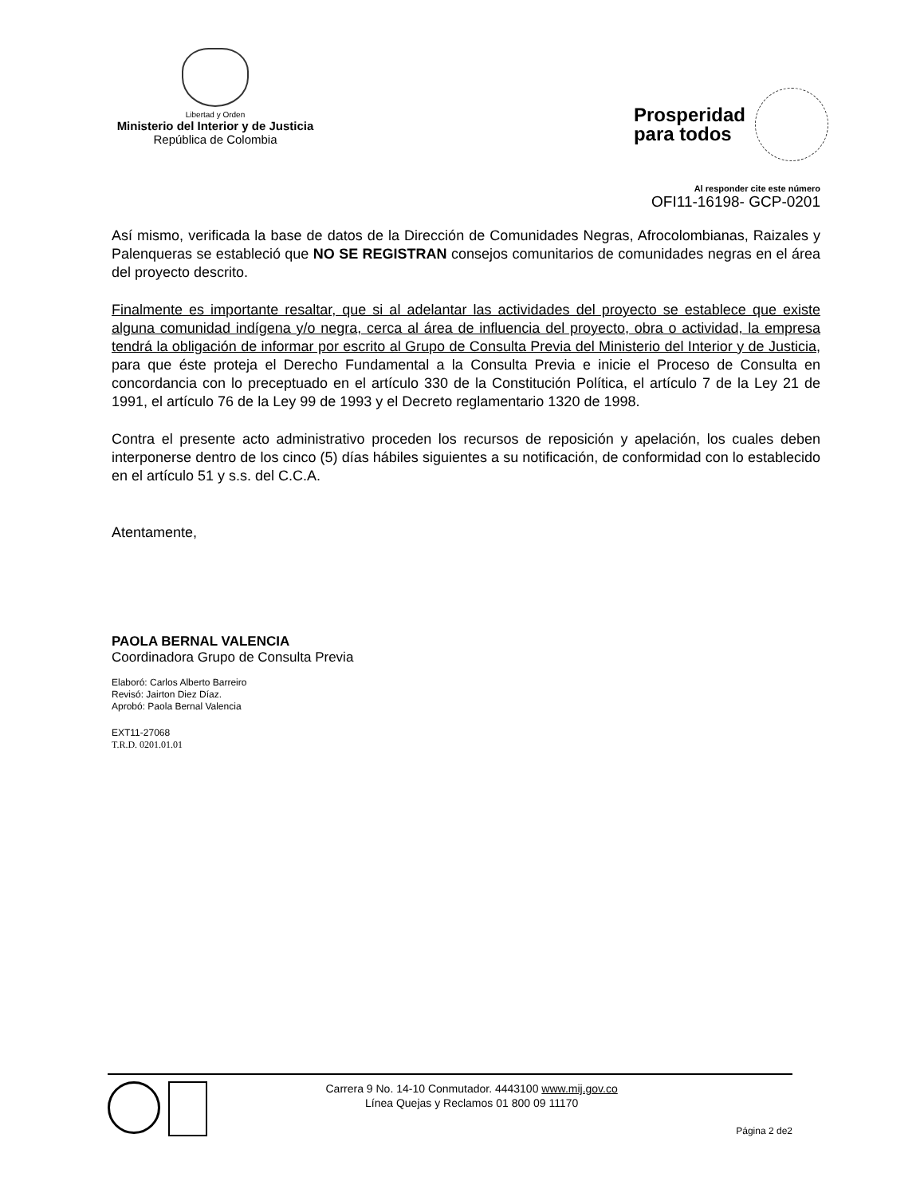Libertad y Orden
Ministerio del Interior y de Justicia
República de Colombia
Prosperidad
para todos
Al responder cite este número
OFI11-16198- GCP-0201
Así mismo, verificada la base de datos de la Dirección de Comunidades Negras, Afrocolombianas, Raizales y Palenqueras se estableció que NO SE REGISTRAN consejos comunitarios de comunidades negras en el área del proyecto descrito.
Finalmente es importante resaltar, que si al adelantar las actividades del proyecto se establece que existe alguna comunidad indígena y/o negra, cerca al área de influencia del proyecto, obra o actividad, la empresa tendrá la obligación de informar por escrito al Grupo de Consulta Previa del Ministerio del Interior y de Justicia, para que éste proteja el Derecho Fundamental a la Consulta Previa e inicie el Proceso de Consulta en concordancia con lo preceptuado en el artículo 330 de la Constitución Política, el artículo 7 de la Ley 21 de 1991, el artículo 76 de la Ley 99 de 1993 y el Decreto reglamentario 1320 de 1998.
Contra el presente acto administrativo proceden los recursos de reposición y apelación, los cuales deben interponerse dentro de los cinco (5) días hábiles siguientes a su notificación, de conformidad con lo establecido en el artículo 51 y s.s. del C.C.A.
Atentamente,
PAOLA BERNAL VALENCIA
Coordinadora Grupo de Consulta Previa
Elaboró: Carlos Alberto Barreiro
Revisó: Jairton Diez Díaz.
Aprobó: Paola Bernal Valencia
EXT11-27068
T.R.D. 0201.01.01
Carrera 9 No. 14-10 Conmutador. 4443100 www.mij.gov.co
Línea Quejas y Reclamos 01 800 09 11170
Página 2 de2